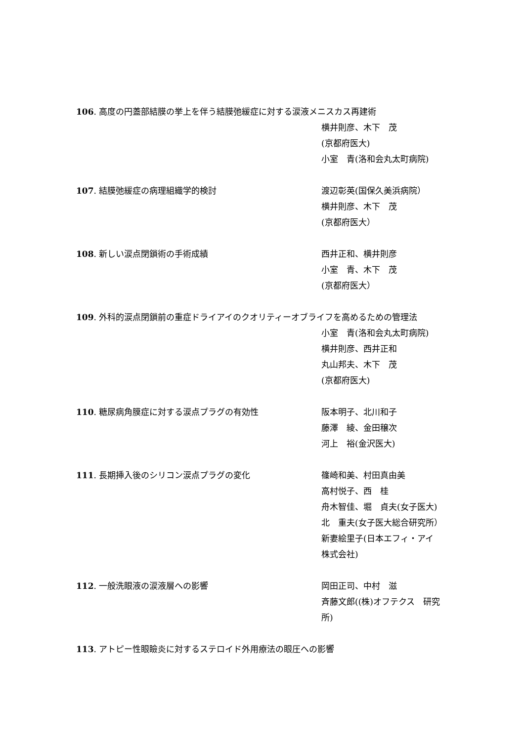106. 高度の円蓋部結膜の挙上を伴う結膜弛緩症に対する涙液メニスカス再建術
横井則彦、木下　茂
(京都府医大)
小室　青(洛和会丸太町病院)
107. 結膜弛緩症の病理組織学的検討
渡辺彰英(国保久美浜病院）
横井則彦、木下　茂
(京都府医大）
108. 新しい涙点閉鎖術の手術成績
西井正和、横井則彦
小室　青、木下　茂
(京都府医大）
109. 外科的涙点閉鎖前の重症ドライアイのクオリティーオブライフを高めるための管理法
小室　青(洛和会丸太町病院)
横井則彦、西井正和
丸山邦夫、木下　茂
(京都府医大)
110. 糖尿病角膜症に対する涙点プラグの有効性
阪本明子、北川和子
藤澤　綾、金田穣次
河上　裕(金沢医大)
111. 長期挿入後のシリコン涙点プラグの変化
篠崎和美、村田真由美
高村悦子、西　桂
舟木智佳、堀　貞夫(女子医大)
北　重夫(女子医大総合研究所）
新妻絵里子(日本エフィ・アイ
株式会社)
112. 一般洗眼液の涙液層への影響
岡田正司、中村　滋
斉藤文郎((株)オフテクス　研究
所)
113. アトピー性眼瞼炎に対するステロイド外用療法の眼圧への影響